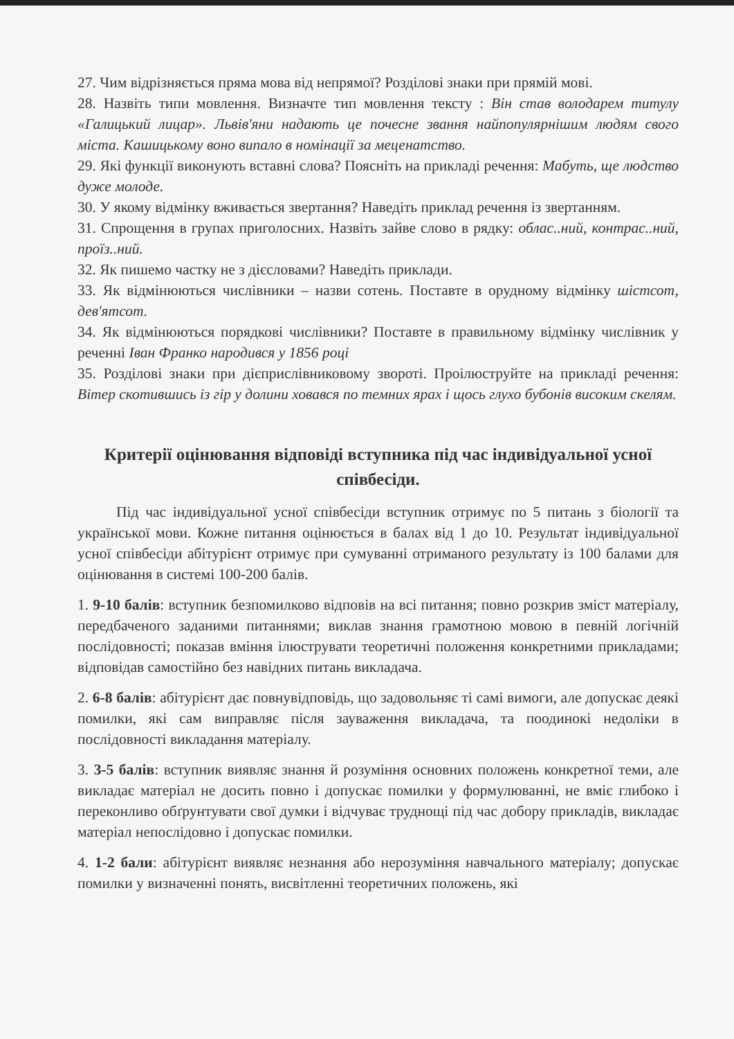27. Чим відрізняється пряма мова від непрямої? Розділові знаки при прямій мові.
28. Назвіть типи мовлення. Визначте тип мовлення тексту : Він став володарем титулу «Галицький лицар». Львів'яни надають це почесне звання найпопулярнішим людям свого міста. Кашицькому воно випало в номінації за меценатство.
29. Які функції виконують вставні слова? Поясніть на прикладі речення: Мабуть, ще людство дуже молоде.
30. У якому відмінку вживається звертання? Наведіть приклад речення із звертанням.
31. Спрощення в групах приголосних. Назвіть зайве слово в рядку: облас..ний, контрас..ний, проїз..ний.
32. Як пишемо частку не з дієсловами? Наведіть приклади.
33. Як відмінюються числівники – назви сотень. Поставте в орудному відмінку шістсот, дев'ятсот.
34. Як відмінюються порядкові числівники? Поставте в правильному відмінку числівник у реченні Іван Франко народився у 1856 році
35. Розділові знаки при дієприслівниковому звороті. Проілюструйте на прикладі речення: Вітер скотившись із гір у долини ховався по темних ярах і щось глухо бубонів високим скелям.
Критерії оцінювання відповіді вступника під час індивідуальної усної співбесіди.
Під час індивідуальної усної співбесіди вступник отримує по 5 питань з біології та української мови. Кожне питання оцінюється в балах від 1 до 10. Результат індивідуальної усної співбесіди абітурієнт отримує при сумуванні отриманого результату із 100 балами для оцінювання в системі 100-200 балів.
1. 9-10 балів: вступник безпомилково відповів на всі питання; повно розкрив зміст матеріалу, передбаченого заданими питаннями; виклав знання грамотною мовою в певній логічній послідовності; показав вміння ілюструвати теоретичні положення конкретними прикладами; відповідав самостійно без навідних питань викладача.
2. 6-8 балів: абітурієнт дає повнувідповідь, що задовольняє ті самі вимоги, але допускає деякі помилки, які сам виправляє після зауваження викладача, та поодинокі недоліки в послідовності викладання матеріалу.
3. 3-5 балів: вступник виявляє знання й розуміння основних положень конкретної теми, але викладає матеріал не досить повно і допускає помилки у формулюванні, не вміє глибоко і переконливо обґрунтувати свої думки і відчуває труднощі під час добору прикладів, викладає матеріал непослідовно і допускає помилки.
4. 1-2 бали: абітурієнт виявляє незнання або нерозуміння навчального матеріалу; допускає помилки у визначенні понять, висвітленні теоретичних положень, які